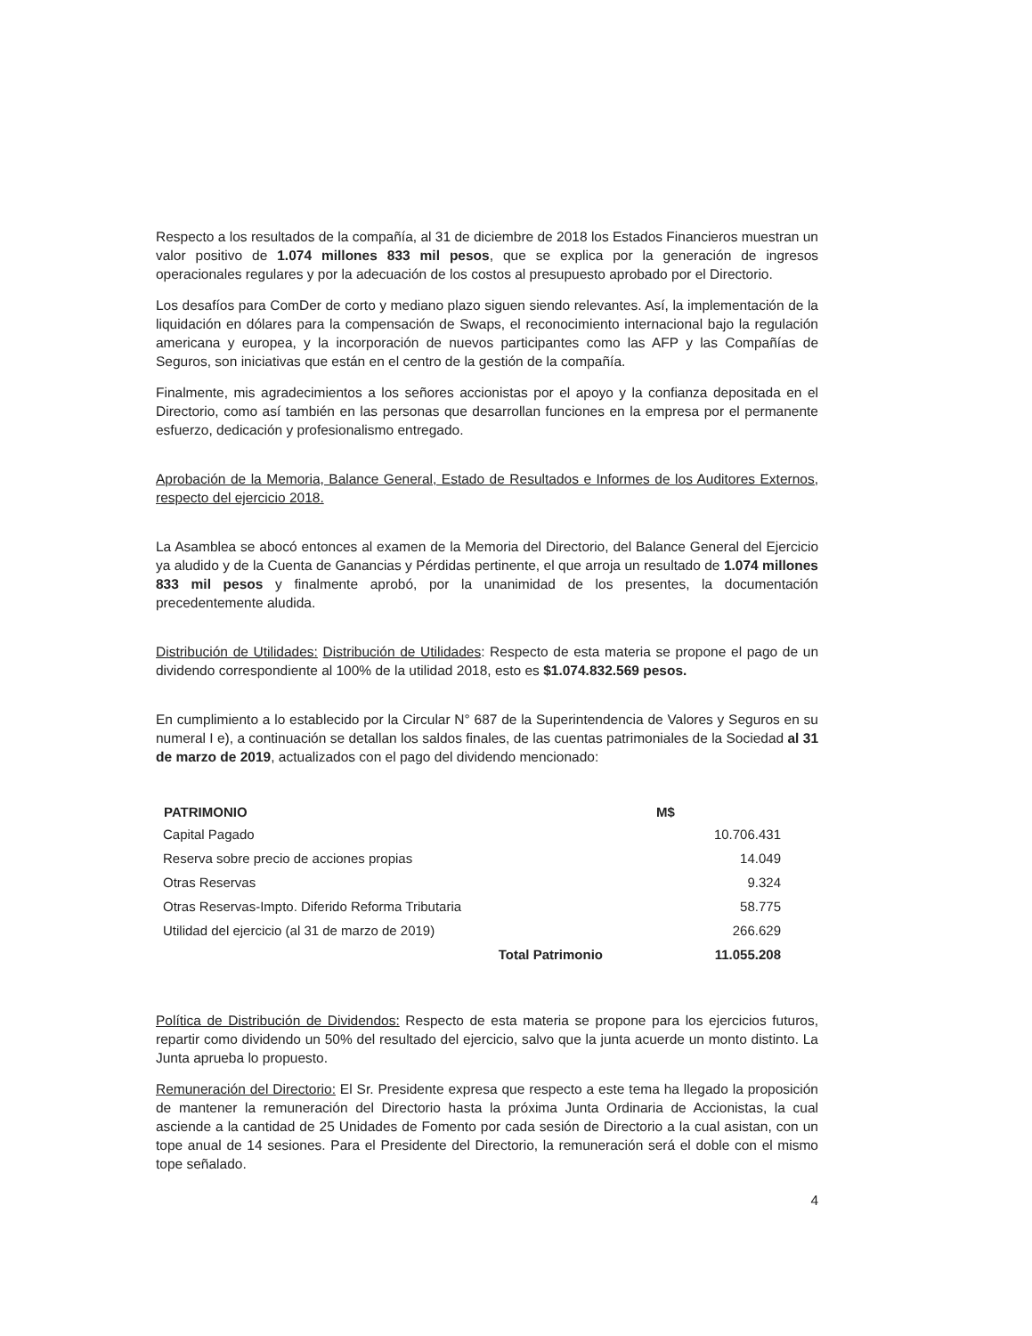Respecto a los resultados de la compañía, al 31 de diciembre de 2018 los Estados Financieros muestran un valor positivo de 1.074 millones 833 mil pesos, que se explica por la generación de ingresos operacionales regulares y por la adecuación de los costos al presupuesto aprobado por el Directorio.
Los desafíos para ComDer de corto y mediano plazo siguen siendo relevantes. Así, la implementación de la liquidación en dólares para la compensación de Swaps, el reconocimiento internacional bajo la regulación americana y europea, y la incorporación de nuevos participantes como las AFP y las Compañías de Seguros, son iniciativas que están en el centro de la gestión de la compañía.
Finalmente, mis agradecimientos a los señores accionistas por el apoyo y la confianza depositada en el Directorio, como así también en las personas que desarrollan funciones en la empresa por el permanente esfuerzo, dedicación y profesionalismo entregado.
Aprobación de la Memoria, Balance General, Estado de Resultados e Informes de los Auditores Externos, respecto del ejercicio 2018.
La Asamblea se abocó entonces al examen de la Memoria del Directorio, del Balance General del Ejercicio ya aludido y de la Cuenta de Ganancias y Pérdidas pertinente, el que arroja un resultado de 1.074 millones 833 mil pesos y finalmente aprobó, por la unanimidad de los presentes, la documentación precedentemente aludida.
Distribución de Utilidades: Distribución de Utilidades: Respecto de esta materia se propone el pago de un dividendo correspondiente al 100% de la utilidad 2018, esto es $1.074.832.569 pesos.
En cumplimiento a lo establecido por la Circular N° 687 de la Superintendencia de Valores y Seguros en su numeral I e), a continuación se detallan los saldos finales, de las cuentas patrimoniales de la Sociedad al 31 de marzo de 2019, actualizados con el pago del dividendo mencionado:
| PATRIMONIO | | M$ |
| --- | --- | --- |
| Capital Pagado | | 10.706.431 |
| Reserva sobre precio de acciones propias | | 14.049 |
| Otras Reservas | | 9.324 |
| Otras Reservas-Impto. Diferido Reforma Tributaria | | 58.775 |
| Utilidad del ejercicio (al 31 de marzo de 2019) | | 266.629 |
| | Total Patrimonio | 11.055.208 |
Política de Distribución de Dividendos: Respecto de esta materia se propone para los ejercicios futuros, repartir como dividendo un 50% del resultado del ejercicio, salvo que la junta acuerde un monto distinto. La Junta aprueba lo propuesto.
Remuneración del Directorio: El Sr. Presidente expresa que respecto a este tema ha llegado la proposición de mantener la remuneración del Directorio hasta la próxima Junta Ordinaria de Accionistas, la cual asciende a la cantidad de 25 Unidades de Fomento por cada sesión de Directorio a la cual asistan, con un tope anual de 14 sesiones. Para el Presidente del Directorio, la remuneración será el doble con el mismo tope señalado.
4